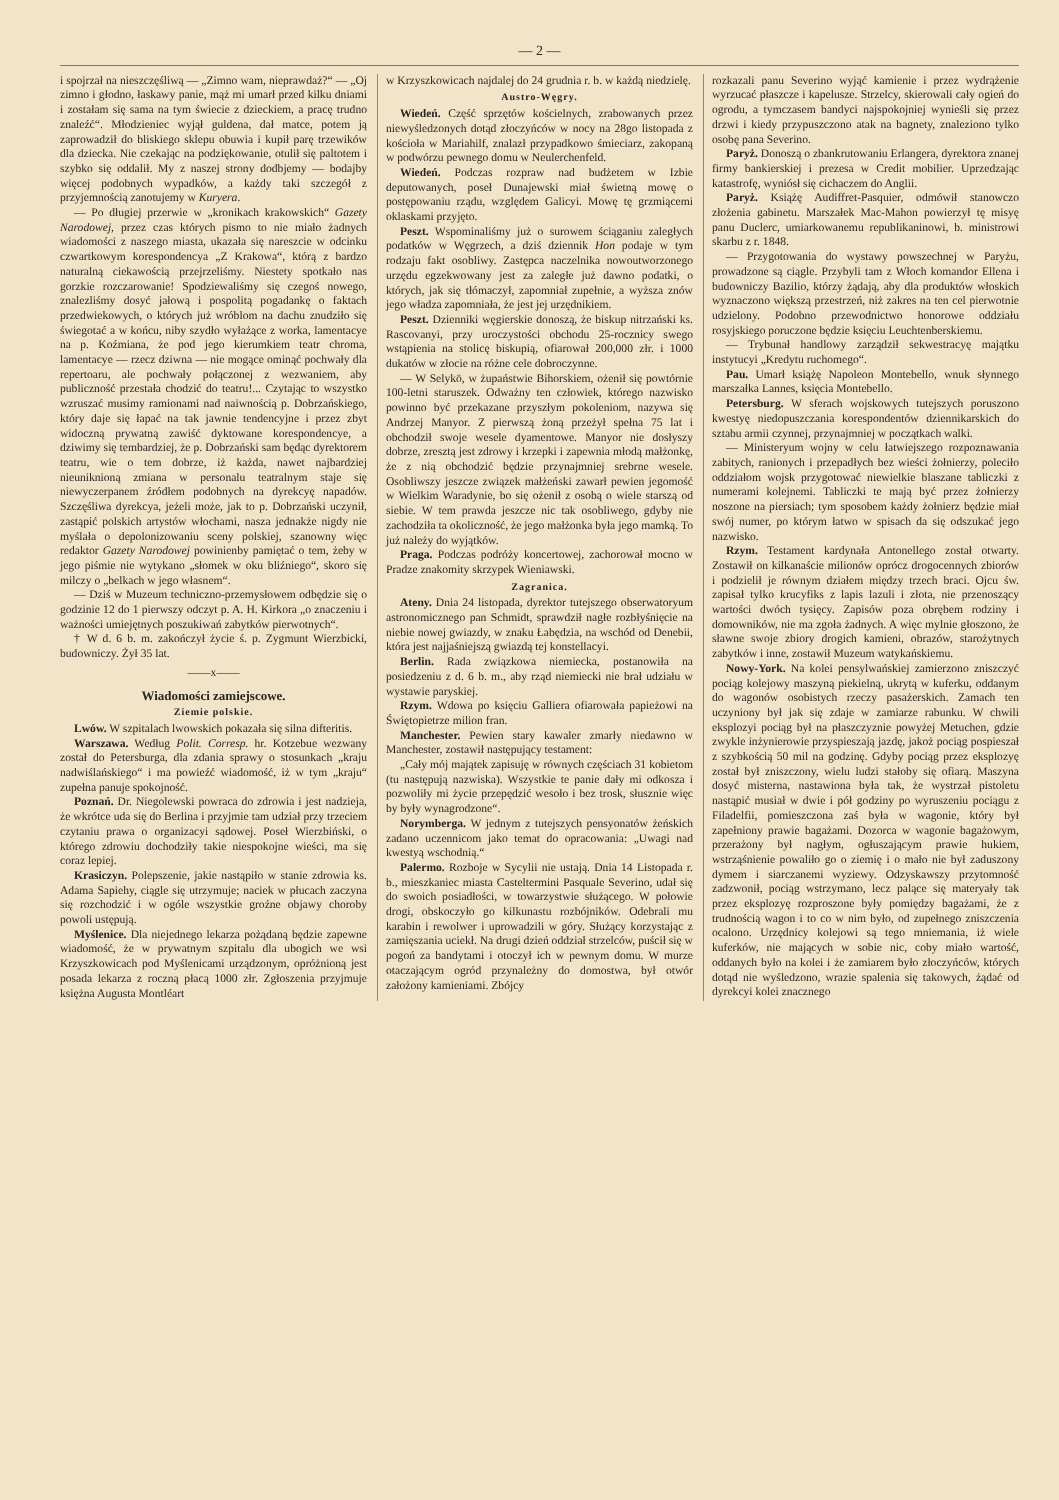— 2 —
i spojrzał na nieszczęśliwą — „Zimno wam, nieprawdaż?“ — „Oj zimno i głodno, łaskawy panie, mąż mi umarł przed kilku dniami i zostałam się sama na tym świecie z dzieckiem, a pracę trudno znaleźć“. Młodzieniec wyjął guldena, dał matce, potem ją zaprowadził do bliskiego sklepu obuwia i kupił parę trzewików dla dziecka. Nie czekając na podziękowanie, otulił się paltotem i szybko się oddalił. My z naszej strony dodbjemy — bodajby więcej podobnych wypadków, a każdy taki szczegół z przyjemnością zanotujemy w Kuryera.
— Po długiej przerwie w „kronikach krakowskich“ Gazety Narodowej, przez czas których pismo to nie miało żadnych wiadomości z naszego miasta, ukazała się nareszcie w odcinku czwartkowym korespondencya „Z Krakowa“, którą z bardzo naturalną ciekawością przejrzeliśmy. Niestety spotkało nas gorzkie rozczarowanie! Spodziewaliśmy się czegoś nowego, znalezliśmy dosyć jałową i pospolitą pogadankę o faktach przedwiekowych, o których już wróblom na dachu znudziło się świegotać a w końcu, niby szydło wyłażące z worka, lamentacye na p. Koźmiana, że pod jego kierumkiem teatr chroma, lamentacye — rzecz dziwna — nie mogące ominąć pochwały dla repertoaru, ale pochwały połączonej z wezwaniem, aby publiczność przestała chodzić do teatru!... Czytając to wszystko wzruszać musimy ramionami nad naiwnością p. Dobrzańskiego, który daje się łapać na tak jawnie tendencyjne i przez zbyt widoczną prywatną zawiść dyktowane korespondencye, a dziwimy się tembardziej, że p. Dobrzański sam będąc dyrektorem teatru, wie o tem dobrze, iż każda, nawet najbardziej nieuniknioną zmiana w personalu teatralnym staje się niewyczerpanem źródłem podobnych na dyrekcyę napadów. Szczęśliwa dyrekcya, jeżeli może, jak to p. Dobrzański uczynił, zastąpić polskich artystów włochami, nasza jednakże nigdy nie myślała o depolonizowaniu sceny polskiej, szanowny więc redaktor Gazety Narodowej powinienby pamiętać o tem, żeby w jego piśmie nie wytykano „słomek w oku bliźniego“, skoro się milczy o „belkach w jego własnem“.
— Dziś w Muzeum techniczno-przemysłowem odbędzie się o godzinie 12 do 1 pierwszy odczyt p. A. H. Kirkora „o znaczeniu i ważności umiejętnych poszukiwań zabytków pierwotnych“.
† W d. 6 b. m. zakończył życie ś. p. Zygmunt Wierzbicki, budowniczy. Żył 35 lat.
——x——
Wiadomości zamiejscowe.
Ziemie polskie.
Lwów. W szpitalach lwowskich pokazała się silna difteritis.
Warszawa. Według Polit. Corresp. hr. Kotzebue wezwany został do Petersburga, dla zdania sprawy o stosunkach „kraju nadwiślańskiego“ i ma powieźć wiadomość, iż w tym „kraju“ zupełna panuje spokojność.
Poznań. Dr. Niegolewski powraca do zdrowia i jest nadzieja, że wkrótce uda się do Berlina i przyjmie tam udział przy trzeciem czytaniu prawa o organizacyi sądowej. Poseł Wierzbiński, o którego zdrowiu dochodziły takie niespokojne wieści, ma się coraz lepiej.
Krasiczyn. Polepszenie, jakie nastąpiło w stanie zdrowia ks. Adama Sapiehy, ciągle się utrzymuje; naciek w płucach zaczyna się rozchodzić i w ogóle wszystkie groźne objawy choroby powoli ustępują.
Myślenice. Dla niejednego lekarza pożądaną będzie zapewne wiadomość, że w prywatnym szpitalu dla ubogich we wsi Krzyszkowicach pod Myślenicami urządzonym, opróżnioną jest posada lekarza z roczną płacą 1000 złr. Zgłoszenia przyjmuje księżna Augusta Montléart
w Krzyszkowicach najdalej do 24 grudnia r. b. w każdą niedzielę.
Austro-Węgry.
Wiedeń. Część sprzętów kościelnych, zrabowanych przez niewyśledzonych dotąd złoczyńców w nocy na 28go listopada z kościoła w Mariahilf, znalazł przypadkowo śmieciarz, zakopaną w podwórzu pewnego domu w Neulerchenfeld.
Wiedeń. Podczas rozpraw nad budżetem w Izbie deputowanych, poseł Dunajewski miał świetną mowę o postępowaniu rządu, względem Galicyi. Mowę tę grzmiącemi oklaskami przyjęto.
Peszt. Wspominaliśmy już o surowem ściąganiu zaległych podatków w Węgrzech, a dziś dziennik Hon podaje w tym rodzaju fakt osobliwy. Zastępca naczelnika nowoutworzonego urzędu egzekwowany jest za zaległe już dawno podatki, o których, jak się tłómaczył, zapomniał zupełnie, a wyższa znów jego władza zapomniała, że jest jej urzędnikiem.
Peszt. Dzienniki węgierskie donoszą, że biskup nitrzański ks. Rascovanyi, przy uroczystości obchodu 25-rocznicy swego wstąpienia na stolicę biskupią, ofiarował 200,000 złr. i 1000 dukatów w złocie na różne cele dobroczynne.
— W Selykö, w żupaństwie Bihorskiem, ożenił się powtórnie 100-letni staruszek. Odważny ten człowiek, którego nazwisko powinno być przekazane przyszłym pokoleniom, nazywa się Andrzej Manyor. Z pierwszą żoną przeżył spełna 75 lat i obchodził swoje wesele dyamentowe. Manyor nie dosłyszy dobrze, zresztą jest zdrowy i krzepki i zapewnia młodą małżonkę, że z nią obchodzić będzie przynajmniej srebrne wesele. Osobliwszy jeszcze związek małżeński zawarł pewien jegomość w Wielkim Waradynie, bo się ożenił z osobą o wiele starszą od siebie. W tem prawda jeszcze nic tak osobliwego, gdyby nie zachodziła ta okoliczność, że jego małżonka była jego mamką. To już należy do wyjątków.
Praga. Podczas podróży koncertowej, zachorował mocno w Pradze znakomity skrzypek Wieniawski.
Zagranica.
Ateny. Dnia 24 listopada, dyrektor tutejszego obserwatoryum astronomicznego pan Schmidt, sprawdził nagłe rozbłyśnięcie na niebie nowej gwiazdy, w znaku Łabędzia, na wschód od Denebii, która jest najjaśniejszą gwiazdą tej konstellacyi.
Berlin. Rada związkowa niemiecka, postanowiła na posiedzeniu z d. 6 b. m., aby rząd niemiecki nie brał udziału w wystawie paryskiej.
Rzym. Wdowa po księciu Galliera ofiarowała papieżowi na Świętopietrze milion fran.
Manchester. Pewien stary kawaler zmarły niedawno w Manchester, zostawił następujący testament:
„Cały mój majątek zapisuję w równych częściach 31 kobietom (tu następują nazwiska). Wszystkie te panie dały mi odkosza i pozwoliły mi życie przepędzić wesoło i bez trosk, słusznie więc by były wynagrodzone“.
Norymberga. W jednym z tutejszych pensyonatów żeńskich zadano uczennicom jako temat do opracowania: „Uwagi nad kwestyą wschodnią.“
Palermo. Rozboje w Sycylii nie ustają. Dnia 14 Listopada r. b., mieszkaniec miasta Casteltermini Pasquale Severino, udał się do swoich posiadłości, w towarzystwie służącego. W połowie drogi, obskoczyło go kilkunastu rozbójników. Odebrali mu karabin i rewolwer i uprowadzili w góry. Służący korzystając z zamięszania uciekł. Na drugi dzień oddział strzelców, puścił się w pogoń za bandytami i otoczył ich w pewnym domu. W murze otaczającym ogród przynależny do domostwa, był otwór założony kamieniami. Zbójcy
rozkazali panu Severino wyjąć kamienie i przez wydrążenie wyrzucać płaszcze i kapelusze. Strzelcy, skierowali cały ogień do ogrodu, a tymczasem bandyci najspokojniej wynieśli się przez drzwi i kiedy przypuszczono atak na bagnety, znaleziono tylko osobę pana Severino.
Paryż. Donoszą o zbankrutowaniu Erlangera, dyrektora znanej firmy bankierskiej i prezesa w Credit mobilier. Uprzedzając katastrofę, wyniósł się cichaczem do Anglii.
Paryż. Książę Audiffret-Pasquier, odmówił stanowczo złożenia gabinetu. Marszałek Mac-Mahon powierzył tę misyę panu Duclerc, umiarkowanemu republikaninowi, b. ministrowi skarbu z r. 1848.
— Przygotowania do wystawy powszechnej w Paryżu, prowadzone są ciągle. Przybyli tam z Włoch komandor Ellena i budowniczy Bazilio, którzy żądają, aby dla produktów włoskich wyznaczono większą przestrzeń, niż zakres na ten cel pierwotnie udzielony. Podobno przewodnictwo honorowe oddziału rosyjskiego poruczone będzie księciu Leuchtenberskiemu.
— Trybunał handlowy zarządził sekwestracyę majątku instytucyi „Kredytu ruchomego“.
Pau. Umarł książę Napoleon Montebello, wnuk słynnego marszałka Lannes, księcia Montebello.
Petersburg. W sferach wojskowych tutejszych poruszono kwestyę niedopuszczania korespondentów dziennikarskich do sztabu armii czynnej, przynajmniej w początkach walki.
— Ministeryum wojny w celu łatwiejszego rozpoznawania zabitych, ranionych i przepadłych bez wieści żołnierzy, poleciło oddziałom wojsk przygotować niewielkie blaszane tabliczki z numerami kolejnemi. Tabliczki te mają być przez żołnierzy noszone na piersiach; tym sposobem każdy żołnierz będzie miał swój numer, po którym łatwo w spisach da się odszukać jego nazwisko.
Rzym. Testament kardynała Antonellego został otwarty. Zostawił on kilkanaście milionów oprócz drogocennych zbiorów i podzielił je równym działem między trzech braci. Ojcu św. zapisał tylko krucyfiks z lapis lazuli i złota, nie przenoszący wartości dwóch tysięcy. Zapisów poza obrębem rodziny i domowników, nie ma zgoła żadnych. A więc mylnie głoszono, że sławne swoje zbiory drogich kamieni, obrazów, starożytnych zabytków i inne, zostawił Muzeum watykańskiemu.
Nowy-York. Na kolei pensylwańskiej zamierzono zniszczyć pociąg kolejowy maszyną piekielną, ukrytą w kuferku, oddanym do wagonów osobistych rzeczy pasażerskich. Zamach ten uczyniony był jak się zdaje w zamiarze rabunku. W chwili eksplozyi pociąg był na płaszczyznie powyżej Metuchen, gdzie zwykle inżynierowie przyspieszają jazdę, jakoż pociąg pospieszał z szybkością 50 mil na godzinę. Gdyby pociąg przez eksplozyę został był zniszczony, wielu ludzi stałoby się ofiarą. Maszyna dosyć misterna, nastawiona była tak, że wystrzał pistoletu nastąpić musiał w dwie i pół godziny po wyruszeniu pociągu z Filadelfii, pomieszczona zaś była w wagonie, który był zapełniony prawie bagażami. Dozorca w wagonie bagażowym, przerażony był nagłym, ogłuszającym prawie hukiem, wstrząśnienie powaliło go o ziemię i o mało nie był zaduszony dymem i siarczanemi wyziewy. Odzyskawszy przytomność zadzwonił, pociąg wstrzymano, lecz palące się materyały tak przez eksplozyę rozproszone były pomiędzy bagażami, że z trudnością wagon i to co w nim było, od zupełnego zniszczenia ocalono. Urzędnicy kolejowi są tego mniemania, iż wiele kuferków, nie mających w sobie nic, coby miało wartość, oddanych było na kolei i że zamiarem było złoczyńców, których dotąd nie wyśledzono, wrazie spalenia się takowych, żądać od dyrekcyi kolei znacznego